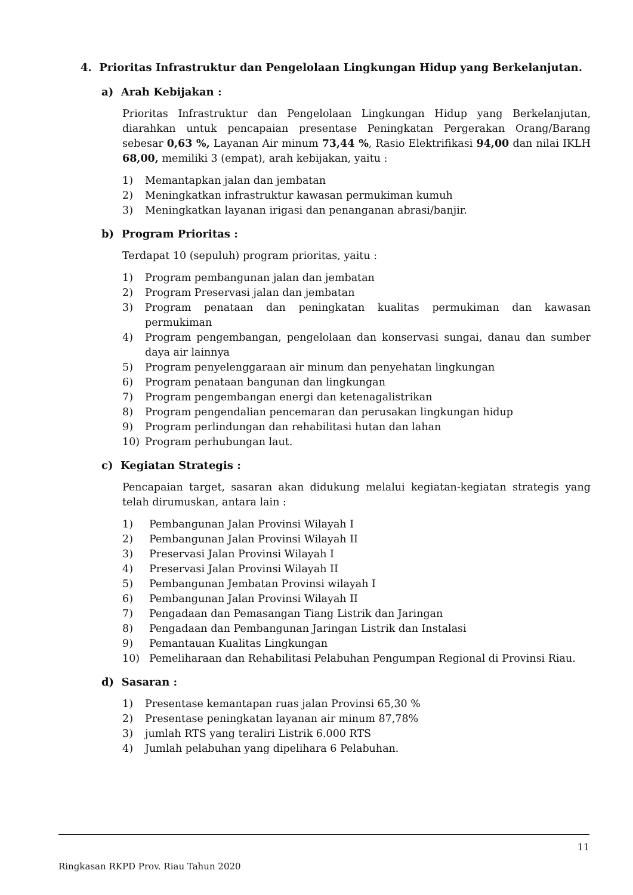4. Prioritas Infrastruktur dan Pengelolaan Lingkungan Hidup yang Berkelanjutan.
a) Arah Kebijakan :
Prioritas Infrastruktur dan Pengelolaan Lingkungan Hidup yang Berkelanjutan, diarahkan untuk pencapaian presentase Peningkatan Pergerakan Orang/Barang sebesar 0,63 %, Layanan Air minum 73,44 %, Rasio Elektrifikasi 94,00 dan nilai IKLH 68,00, memiliki 3 (empat), arah kebijakan, yaitu :
1) Memantapkan jalan dan jembatan
2) Meningkatkan infrastruktur kawasan permukiman kumuh
3) Meningkatkan layanan irigasi dan penanganan abrasi/banjir.
b) Program Prioritas :
Terdapat 10 (sepuluh) program prioritas, yaitu :
1) Program pembangunan jalan dan jembatan
2) Program Preservasi jalan dan jembatan
3) Program penataan dan peningkatan kualitas permukiman dan kawasan permukiman
4) Program pengembangan, pengelolaan dan konservasi sungai, danau dan sumber daya air lainnya
5) Program penyelenggaraan air minum dan penyehatan lingkungan
6) Program penataan bangunan dan lingkungan
7) Program pengembangan energi dan ketenagalistrikan
8) Program pengendalian pencemaran dan perusakan lingkungan hidup
9) Program perlindungan dan rehabilitasi hutan dan lahan
10) Program perhubungan laut.
c) Kegiatan Strategis :
Pencapaian target, sasaran akan didukung melalui kegiatan-kegiatan strategis yang telah dirumuskan, antara lain :
1) Pembangunan Jalan Provinsi Wilayah I
2) Pembangunan Jalan Provinsi Wilayah II
3) Preservasi Jalan Provinsi Wilayah I
4) Preservasi Jalan Provinsi Wilayah II
5) Pembangunan Jembatan Provinsi wilayah I
6) Pembangunan Jalan Provinsi Wilayah II
7) Pengadaan dan Pemasangan Tiang Listrik dan Jaringan
8) Pengadaan dan Pembangunan Jaringan Listrik dan Instalasi
9) Pemantauan Kualitas Lingkungan
10) Pemeliharaan dan Rehabilitasi Pelabuhan Pengumpan Regional di Provinsi Riau.
d) Sasaran :
1) Presentase kemantapan ruas jalan Provinsi 65,30 %
2) Presentase peningkatan layanan air minum 87,78%
3) jumlah RTS yang teraliri Listrik 6.000 RTS
4) Jumlah pelabuhan yang dipelihara 6 Pelabuhan.
11
Ringkasan RKPD Prov. Riau Tahun 2020